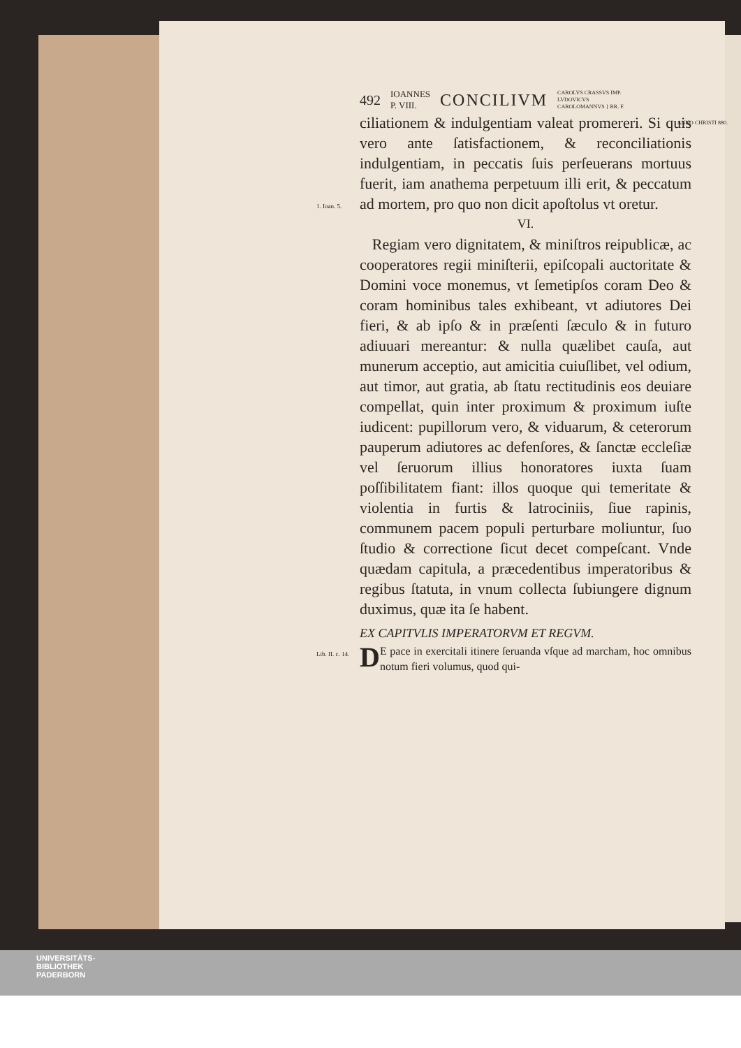492 IOANNES
P. VIII. CONCILIVM CAROLVS CRASSVS IMP.
LVDOVICVS
CAROLOMANNVS } RR. F.
ANNO CHRISTI 880. ciliationem & indulgentiam valeat promereri. Si quis vero ante ſatisfactionem, & reconciliationis indulgentiam, in peccatis ſuis perſeuerans mortuus fuerit, iam anathema perpetuum illi erit, & peccatum ad mortem, pro quo non dicit apoſtolus vt oretur.
1. Ioan. 5.
VI.
Regiam vero dignitatem, & miniſtros reipublicæ, ac cooperatores regii miniſterii, epiſcopali auctoritate & Domini voce monemus, vt ſemetipſos coram Deo & coram hominibus tales exhibeant, vt adiutores Dei fieri, & ab ipſo & in præſenti ſæculo & in futuro adiuuari mereantur: & nulla quælibet cauſa, aut munerum acceptio, aut amicitia cuiuſlibet, vel odium, aut timor, aut gratia, ab ſtatu rectitudinis eos deuiare compellat, quin inter proximum & proximum iuſte iudicent: pupillorum vero, & viduarum, & ceterorum pauperum adiutores ac defenſores, & ſanctæ eccleſiæ vel ſeruorum illius honoratores iuxta ſuam poſſibilitatem fiant: illos quoque qui temeritate & violentia in furtis & latrociniis, ſiue rapinis, communem pacem populi perturbare moliuntur, ſuo ſtudio & correctione ſicut decet compeſcant. Vnde quædam capitula, a præcedentibus imperatoribus & regibus ſtatuta, in vnum collecta ſubiungere dignum duximus, quæ ita ſe habent.
EX CAPITVLIS IMPERATORVM ET REGVM.
Lib. II. c. 14. D E pace in exercitali itinere ſeruanda vſque ad marcham, hoc omnibus notum fieri volumus, quod qui-
UNIVERSITÄTS-
BIBLIOTHEK
PADERBORN